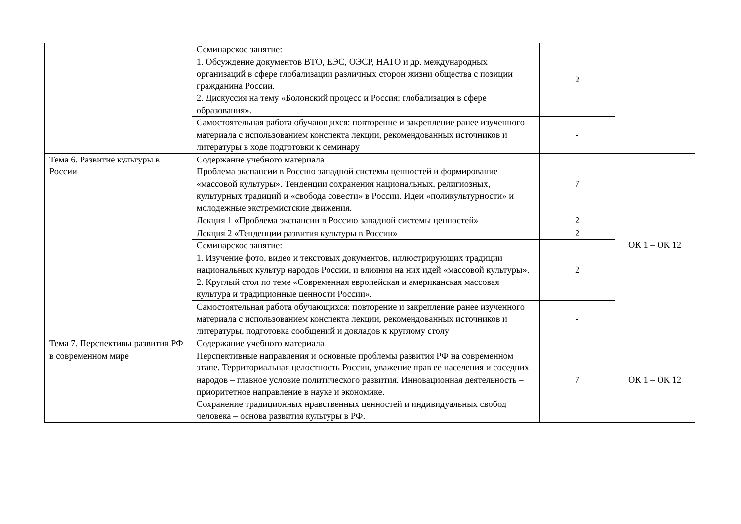| | Семинарское занятие: 1. Обсуждение документов ВТО, ЕЭС, ОЭСР, НАТО и др. международных организаций в сфере глобализации различных сторон жизни общества с позиции гражданина России. 2. Дискуссия на тему «Болонский процесс и Россия: глобализация в сфере образования». | 2 | |
| | Самостоятельная работа обучающихся: повторение и закрепление ранее изученного материала с использованием конспекта лекции, рекомендованных источников и литературы в ходе подготовки к семинару | - | |
| Тема 6. Развитие культуры в России | Содержание учебного материала Проблема экспансии в Россию западной системы ценностей и формирование «массовой культуры». Тенденции сохранения национальных, религиозных, культурных традиций и «свобода совести» в России. Идеи «поликультурности» и молодежные экстремистские движения. | 7 | ОК 1 – ОК 12 |
| | Лекция 1 «Проблема экспансии в Россию западной системы ценностей» | 2 | |
| | Лекция 2 «Тенденции развития культуры в России» | 2 | |
| | Семинарское занятие: 1. Изучение фото, видео и текстовых документов, иллюстрирующих традиции национальных культур народов России, и влияния на них идей «массовой культуры». 2. Круглый стол по теме «Современная европейская и американская массовая культура и традиционные ценности России». | 2 | |
| | Самостоятельная работа обучающихся: повторение и закрепление ранее изученного материала с использованием конспекта лекции, рекомендованных источников и литературы, подготовка сообщений и докладов к круглому столу | - | |
| Тема 7. Перспективы развития РФ в современном мире | Содержание учебного материала Перспективные направления и основные проблемы развития РФ на современном этапе. Территориальная целостность России, уважение прав ее населения и соседних народов – главное условие политического развития. Инновационная деятельность – приоритетное направление в науке и экономике. Сохранение традиционных нравственных ценностей и индивидуальных свобод человека – основа развития культуры в РФ. | 7 | ОК 1 – ОК 12 |